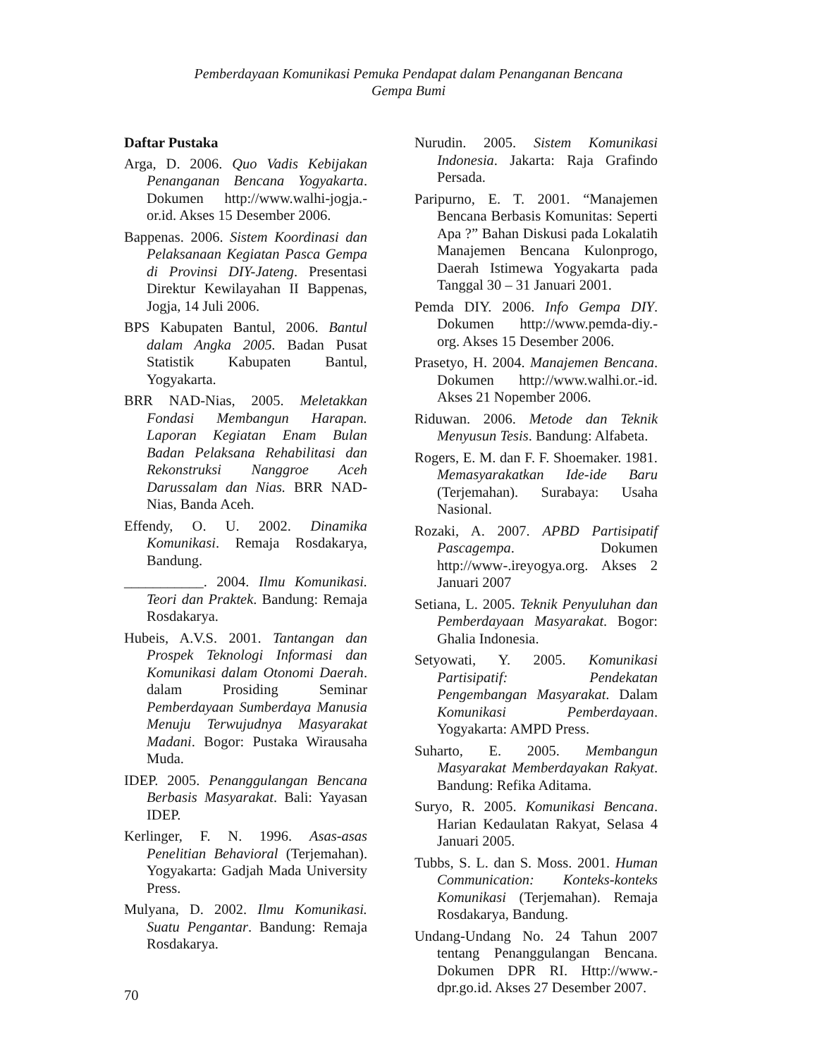Pemberdayaan Komunikasi Pemuka Pendapat dalam Penanganan Bencana
Gempa Bumi
Daftar Pustaka
Arga, D. 2006. Quo Vadis Kebijakan Penanganan Bencana Yogyakarta. Dokumen http://www.walhi-jogja.-or.id. Akses 15 Desember 2006.
Bappenas. 2006. Sistem Koordinasi dan Pelaksanaan Kegiatan Pasca Gempa di Provinsi DIY-Jateng. Presentasi Direktur Kewilayahan II Bappenas, Jogja, 14 Juli 2006.
BPS Kabupaten Bantul, 2006. Bantul dalam Angka 2005. Badan Pusat Statistik Kabupaten Bantul, Yogyakarta.
BRR NAD-Nias, 2005. Meletakkan Fondasi Membangun Harapan. Laporan Kegiatan Enam Bulan Badan Pelaksana Rehabilitasi dan Rekonstruksi Nanggroe Aceh Darussalam dan Nias. BRR NAD-Nias, Banda Aceh.
Effendy, O. U. 2002. Dinamika Komunikasi. Remaja Rosdakarya, Bandung.
___________. 2004. Ilmu Komunikasi. Teori dan Praktek. Bandung: Remaja Rosdakarya.
Hubeis, A.V.S. 2001. Tantangan dan Prospek Teknologi Informasi dan Komunikasi dalam Otonomi Daerah. dalam Prosiding Seminar Pemberdayaan Sumberdaya Manusia Menuju Terwujudnya Masyarakat Madani. Bogor: Pustaka Wirausaha Muda.
IDEP. 2005. Penanggulangan Bencana Berbasis Masyarakat. Bali: Yayasan IDEP.
Kerlinger, F. N. 1996. Asas-asas Penelitian Behavioral (Terjemahan). Yogyakarta: Gadjah Mada University Press.
Mulyana, D. 2002. Ilmu Komunikasi. Suatu Pengantar. Bandung: Remaja Rosdakarya.
Nurudin. 2005. Sistem Komunikasi Indonesia. Jakarta: Raja Grafindo Persada.
Paripurno, E. T. 2001. “Manajemen Bencana Berbasis Komunitas: Seperti Apa ?” Bahan Diskusi pada Lokalatih Manajemen Bencana Kulonprogo, Daerah Istimewa Yogyakarta pada Tanggal 30 – 31 Januari 2001.
Pemda DIY. 2006. Info Gempa DIY. Dokumen http://www.pemda-diy.-org. Akses 15 Desember 2006.
Prasetyo, H. 2004. Manajemen Bencana. Dokumen http://www.walhi.or.-id. Akses 21 Nopember 2006.
Riduwan. 2006. Metode dan Teknik Menyusun Tesis. Bandung: Alfabeta.
Rogers, E. M. dan F. F. Shoemaker. 1981. Memasyarakatkan Ide-ide Baru (Terjemahan). Surabaya: Usaha Nasional.
Rozaki, A. 2007. APBD Partisipatif Pascagempa. Dokumen http://www-.ireyogya.org. Akses 2 Januari 2007
Setiana, L. 2005. Teknik Penyuluhan dan Pemberdayaan Masyarakat. Bogor: Ghalia Indonesia.
Setyowati, Y. 2005. Komunikasi Partisipatif: Pendekatan Pengembangan Masyarakat. Dalam Komunikasi Pemberdayaan. Yogyakarta: AMPD Press.
Suharto, E. 2005. Membangun Masyarakat Memberdayakan Rakyat. Bandung: Refika Aditama.
Suryo, R. 2005. Komunikasi Bencana. Harian Kedaulatan Rakyat, Selasa 4 Januari 2005.
Tubbs, S. L. dan S. Moss. 2001. Human Communication: Konteks-konteks Komunikasi (Terjemahan). Remaja Rosdakarya, Bandung.
Undang-Undang No. 24 Tahun 2007 tentang Penanggulangan Bencana. Dokumen DPR RI. Http://www.-dpr.go.id. Akses 27 Desember 2007.
70